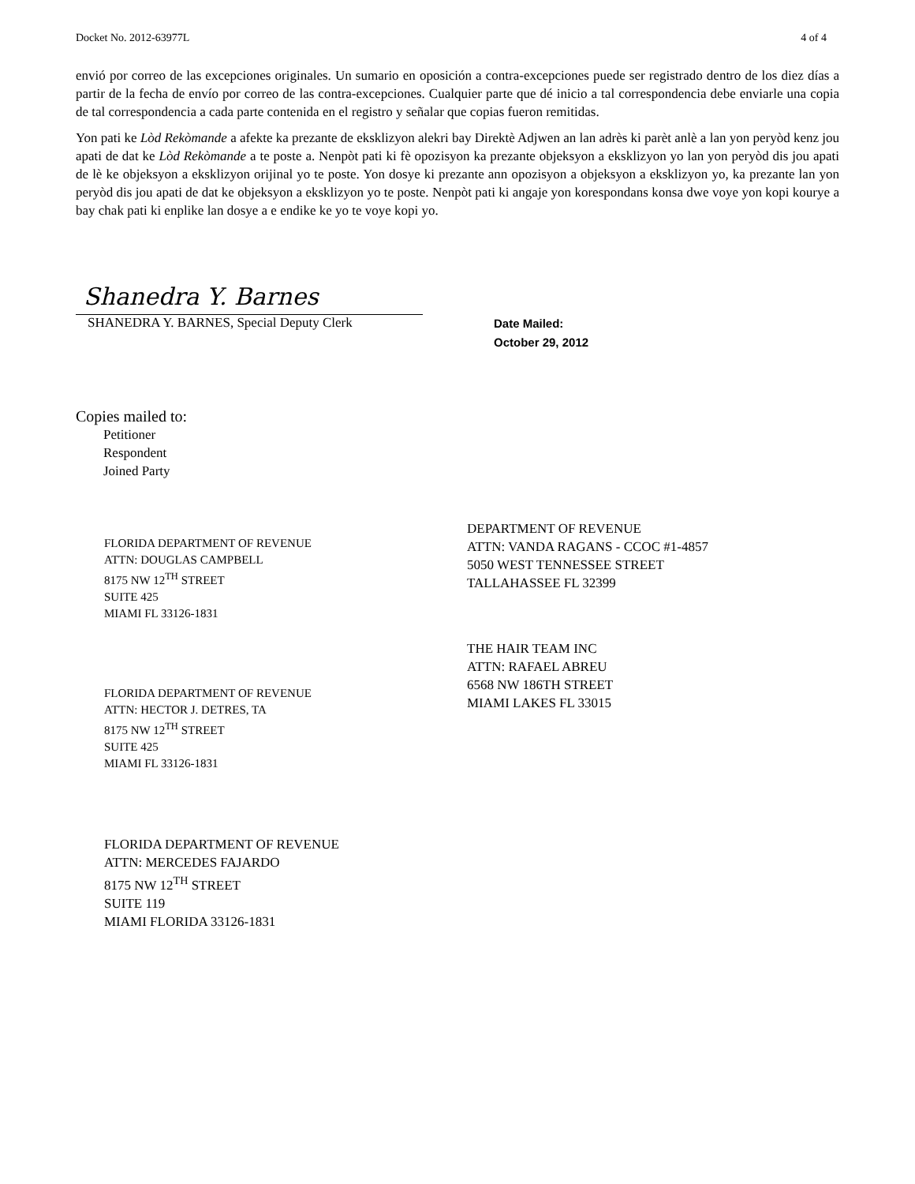Docket No. 2012-63977L 4 of 4
envió por correo de las excepciones originales. Un sumario en oposición a contra-excepciones puede ser registrado dentro de los diez días a partir de la fecha de envío por correo de las contra-excepciones. Cualquier parte que dé inicio a tal correspondencia debe enviarle una copia de tal correspondencia a cada parte contenida en el registro y señalar que copias fueron remitidas.
Yon pati ke Lòd Rekòmande a afekte ka prezante de eksklizyon alekri bay Direktè Adjwen an lan adrès ki parèt anlè a lan yon peryòd kenz jou apati de dat ke Lòd Rekòmande a te poste a. Nenpòt pati ki fè opozisyon ka prezante objeksyon a eksklizyon yo lan yon peryòd dis jou apati de lè ke objeksyon a eksklizyon orijinal yo te poste. Yon dosye ki prezante ann opozisyon a objeksyon a eksklizyon yo, ka prezante lan yon peryòd dis jou apati de dat ke objeksyon a eksklizyon yo te poste. Nenpòt pati ki angaje yon korespondans konsa dwe voye yon kopi kourye a bay chak pati ki enplike lan dosye a e endike ke yo te voye kopi yo.
Shanedra Y. Barnes
SHANEDRA Y. BARNES, Special Deputy Clerk
Date Mailed:
October 29, 2012
Copies mailed to:
Petitioner
Respondent
Joined Party
FLORIDA DEPARTMENT OF REVENUE
ATTN: DOUGLAS CAMPBELL
8175 NW 12<sup>TH</sup> STREET
SUITE 425
MIAMI FL 33126-1831
FLORIDA DEPARTMENT OF REVENUE
ATTN: HECTOR J. DETRES, TA
8175 NW 12<sup>TH</sup> STREET
SUITE 425
MIAMI FL 33126-1831
FLORIDA DEPARTMENT OF REVENUE
ATTN: MERCEDES FAJARDO
8175 NW 12<sup>TH</sup> STREET
SUITE 119
MIAMI FLORIDA 33126-1831
DEPARTMENT OF REVENUE
ATTN: VANDA RAGANS - CCOC #1-4857
5050 WEST TENNESSEE STREET
TALLAHASSEE FL 32399
THE HAIR TEAM INC
ATTN: RAFAEL ABREU
6568 NW 186TH STREET
MIAMI LAKES FL 33015